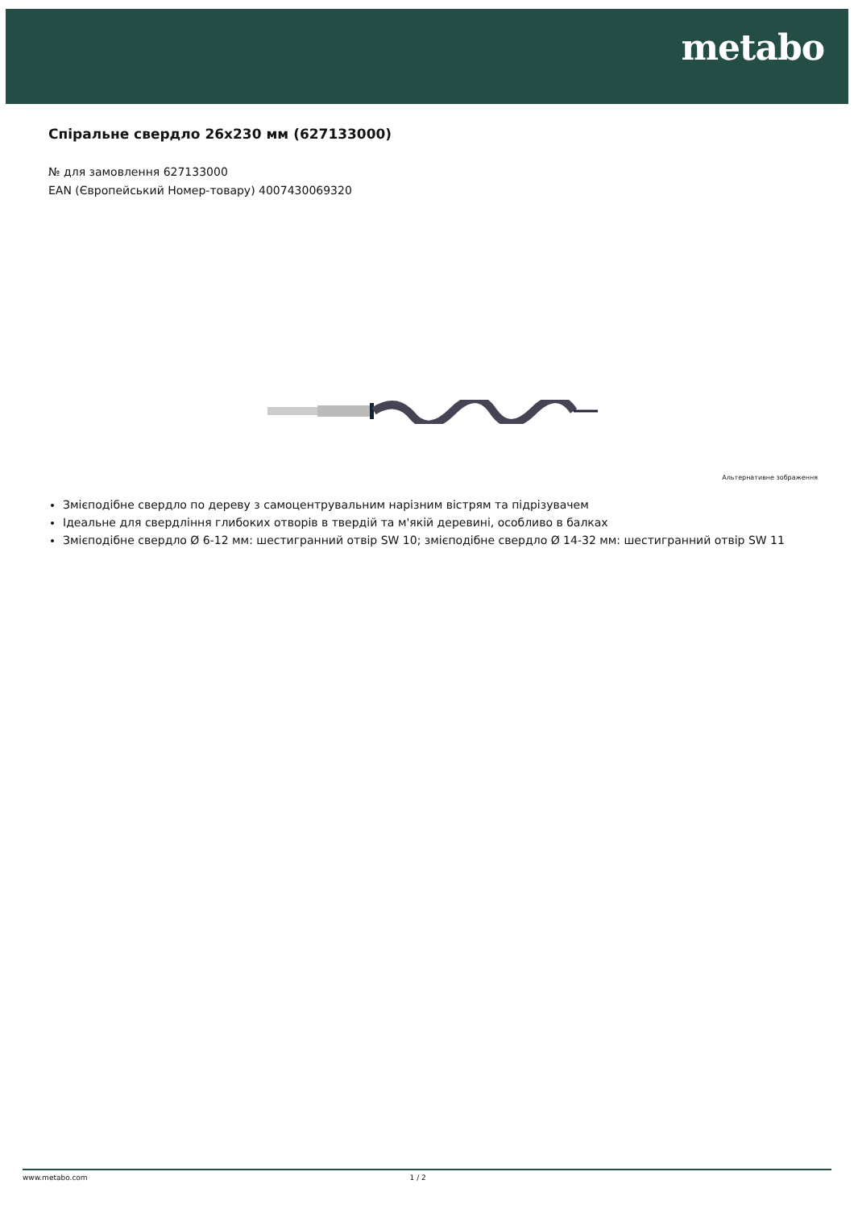metabo
Спіральне свердло 26x230 мм (627133000)
№ для замовлення 627133000
EAN (Європейський Номер-товару) 4007430069320
Альтернативне зображення
Змієподібне свердло по дереву з самоцентрувальним нарізним вістрям та підрізувачем
Ідеальне для свердління глибоких отворів в твердій та м'якій деревині, особливо в балках
Змієподібне свердло Ø 6-12 мм: шестигранний отвір SW 10; змієподібне свердло Ø 14-32 мм: шестигранний отвір SW 11
www.metabo.com 1 / 2